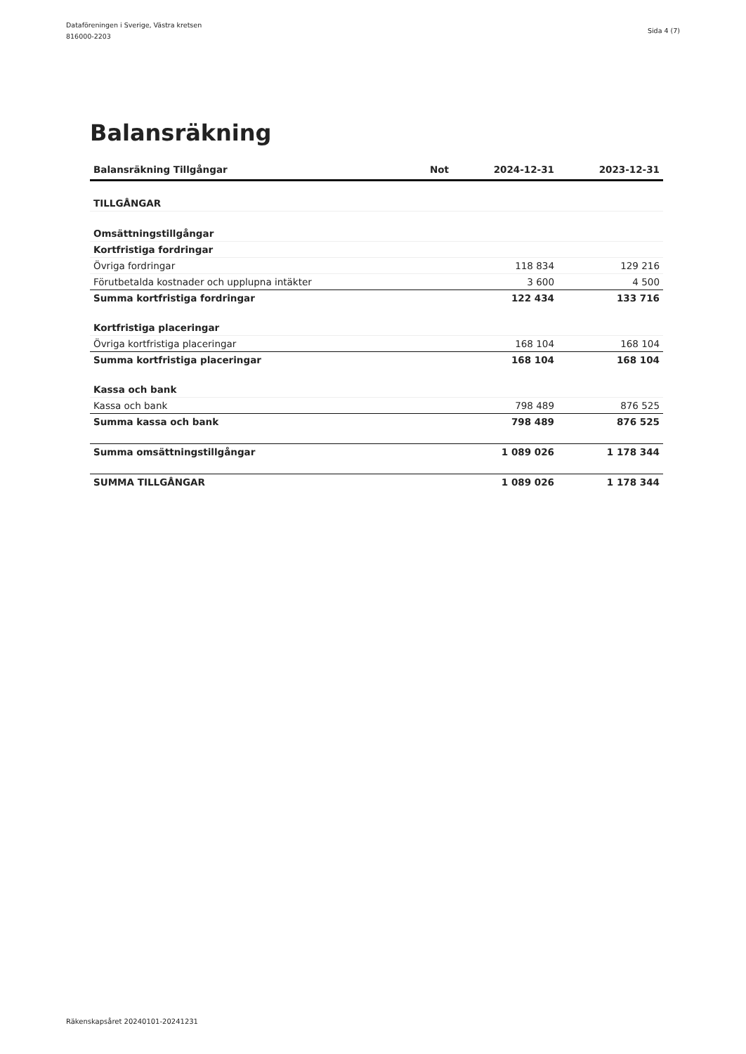Dataföreningen i Sverige, Västra kretsen
816000-2203
Sida 4 (7)
Balansräkning
| Balansräkning Tillgångar | Not | 2024-12-31 | 2023-12-31 |
| --- | --- | --- | --- |
| TILLGÅNGAR | | | |
| Omsättningstillgångar | | | |
| Kortfristiga fordringar | | | |
| Övriga fordringar | | 118 834 | 129 216 |
| Förutbetalda kostnader och upplupna intäkter | | 3 600 | 4 500 |
| Summa kortfristiga fordringar | | 122 434 | 133 716 |
| Kortfristiga placeringar | | | |
| Övriga kortfristiga placeringar | | 168 104 | 168 104 |
| Summa kortfristiga placeringar | | 168 104 | 168 104 |
| Kassa och bank | | | |
| Kassa och bank | | 798 489 | 876 525 |
| Summa kassa och bank | | 798 489 | 876 525 |
| Summa omsättningstillgångar | | 1 089 026 | 1 178 344 |
| SUMMA TILLGÅNGAR | | 1 089 026 | 1 178 344 |
Räkenskapsåret 20240101-20241231